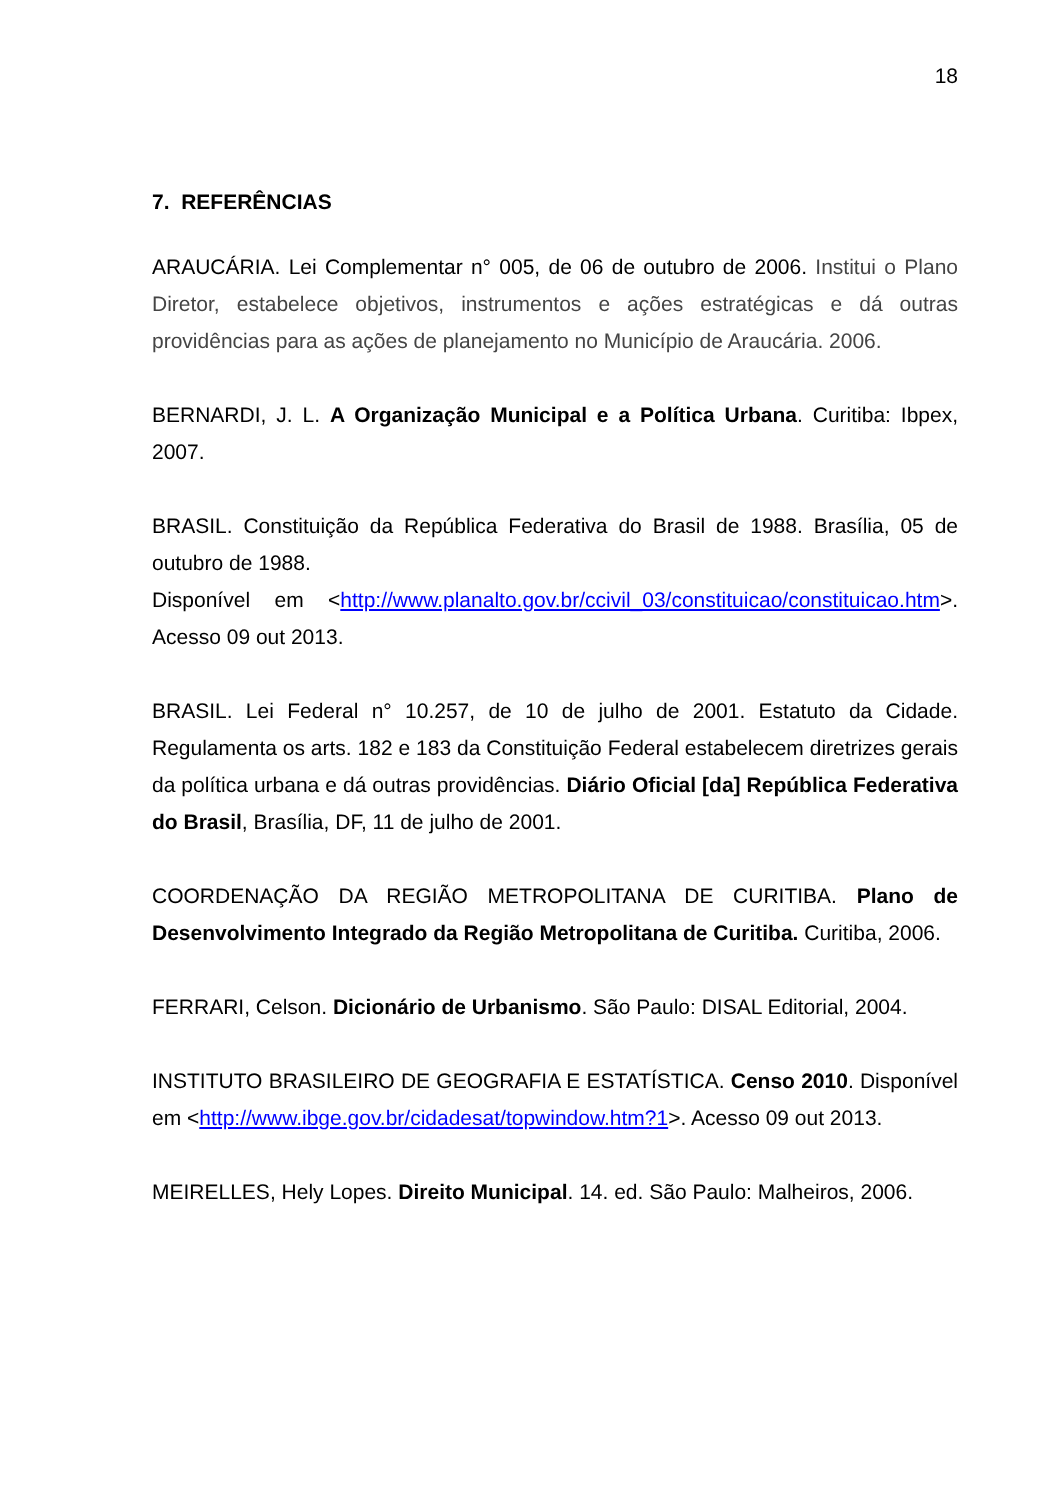18
7. REFERÊNCIAS
ARAUCÁRIA. Lei Complementar n° 005, de 06 de outubro de 2006. Institui o Plano Diretor, estabelece objetivos, instrumentos e ações estratégicas e dá outras providências para as ações de planejamento no Município de Araucária. 2006.
BERNARDI, J. L. A Organização Municipal e a Política Urbana. Curitiba: Ibpex, 2007.
BRASIL. Constituição da República Federativa do Brasil de 1988. Brasília, 05 de outubro de 1988.
Disponível em <http://www.planalto.gov.br/ccivil_03/constituicao/constituicao.htm>. Acesso 09 out 2013.
BRASIL. Lei Federal n° 10.257, de 10 de julho de 2001. Estatuto da Cidade. Regulamenta os arts. 182 e 183 da Constituição Federal estabelecem diretrizes gerais da política urbana e dá outras providências. Diário Oficial [da] República Federativa do Brasil, Brasília, DF, 11 de julho de 2001.
COORDENAÇÃO DA REGIÃO METROPOLITANA DE CURITIBA. Plano de Desenvolvimento Integrado da Região Metropolitana de Curitiba. Curitiba, 2006.
FERRARI, Celson. Dicionário de Urbanismo. São Paulo: DISAL Editorial, 2004.
INSTITUTO BRASILEIRO DE GEOGRAFIA E ESTATÍSTICA. Censo 2010. Disponível em <http://www.ibge.gov.br/cidadesat/topwindow.htm?1>. Acesso 09 out 2013.
MEIRELLES, Hely Lopes. Direito Municipal. 14. ed. São Paulo: Malheiros, 2006.